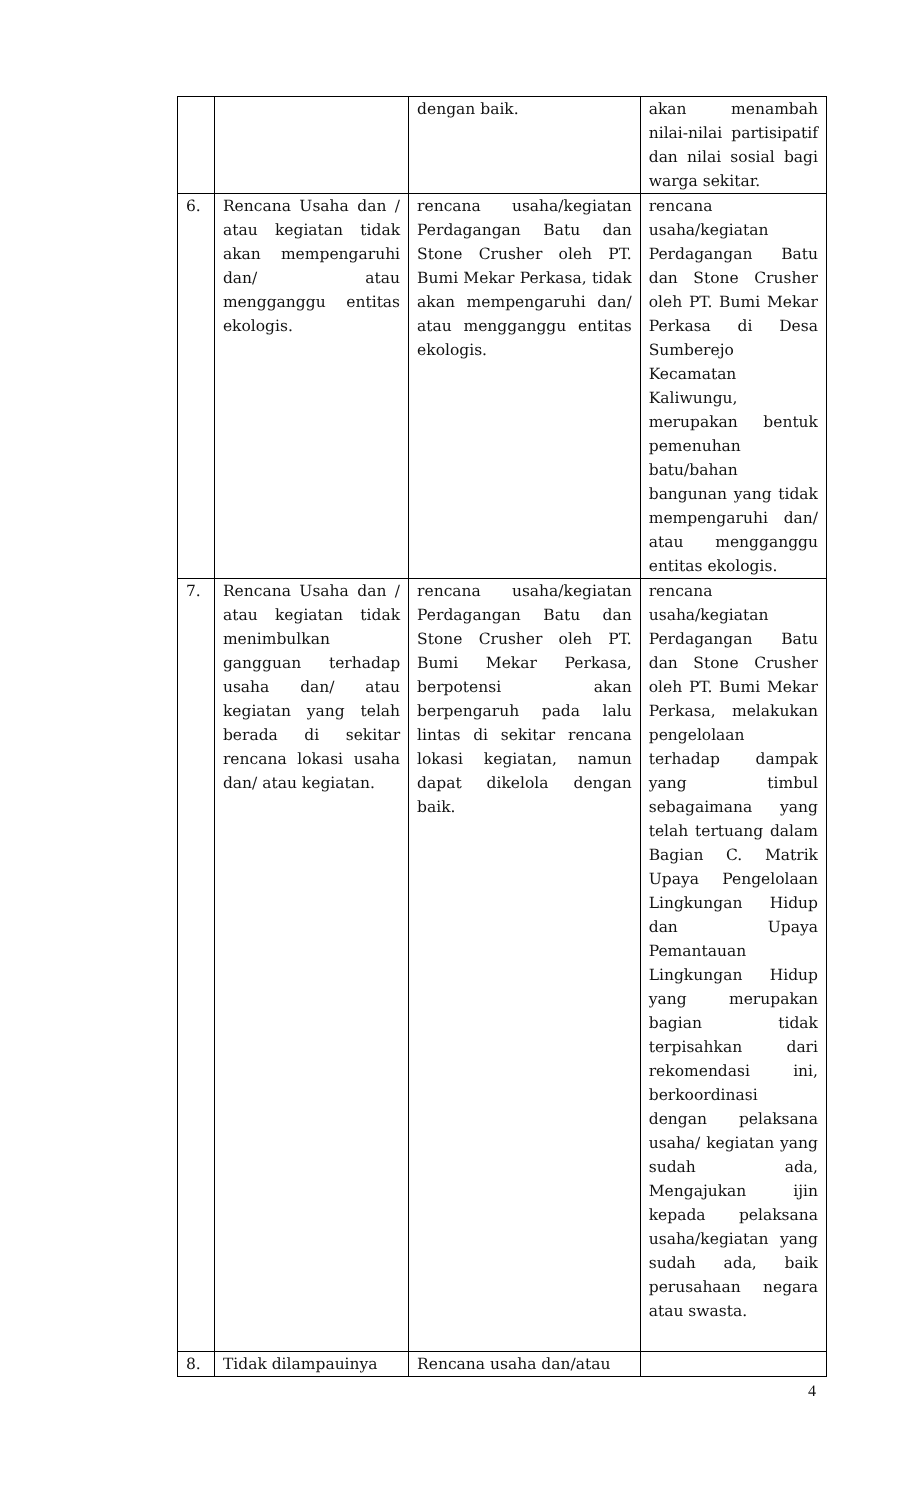| | | dengan baik. | akan menambah nilai-nilai partisipatif dan nilai sosial bagi warga sekitar. |
| 6. | Rencana Usaha dan / atau kegiatan tidak akan mempengaruhi dan/ atau mengganggu entitas ekologis. | rencana usaha/kegiatan Perdagangan Batu dan Stone Crusher oleh PT. Bumi Mekar Perkasa, tidak akan mempengaruhi dan/ atau mengganggu entitas ekologis. | rencana usaha/kegiatan Perdagangan Batu dan Stone Crusher oleh PT. Bumi Mekar Perkasa di Desa Sumberejo Kecamatan Kaliwungu, merupakan bentuk pemenuhan batu/bahan bangunan yang tidak mempengaruhi dan/ atau mengganggu entitas ekologis. |
| 7. | Rencana Usaha dan / atau kegiatan tidak menimbulkan gangguan terhadap usaha dan/ atau kegiatan yang telah berada di sekitar rencana lokasi usaha dan/ atau kegiatan. | rencana usaha/kegiatan Perdagangan Batu dan Stone Crusher oleh PT. Bumi Mekar Perkasa, berpotensi akan berpengaruh pada lalu lintas di sekitar rencana lokasi kegiatan, namun dapat dikelola dengan baik. | rencana usaha/kegiatan Perdagangan Batu dan Stone Crusher oleh PT. Bumi Mekar Perkasa, melakukan pengelolaan terhadap dampak yang timbul sebagaimana yang telah tertuang dalam Bagian C. Matrik Upaya Pengelolaan Lingkungan Hidup dan Upaya Pemantauan Lingkungan Hidup yang merupakan bagian tidak terpisahkan dari rekomendasi ini, berkoordinasi dengan pelaksana usaha/ kegiatan yang sudah ada, Mengajukan ijin kepada pelaksana usaha/kegiatan yang sudah ada, baik perusahaan negara atau swasta. |
| 8. | Tidak dilampauinya | Rencana usaha dan/atau | |
4